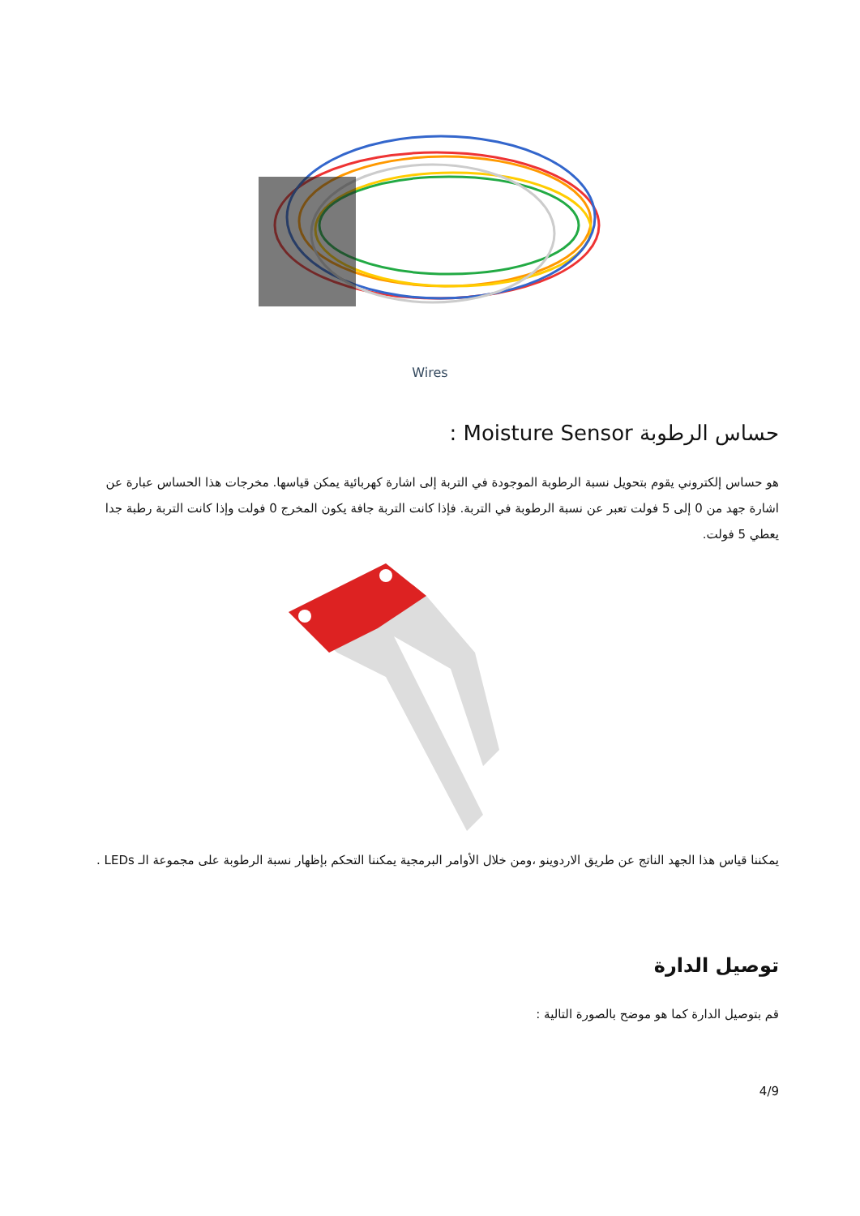Wires
حساس الرطوبة Moisture Sensor :
هو حساس إلكتروني يقوم بتحويل نسبة الرطوبة الموجودة في التربة إلى اشارة كهربائية يمكن قياسها. مخرجات هذا الحساس عبارة عن اشارة جهد من 0 إلى 5 فولت تعبر عن نسبة الرطوبة في التربة. فإذا كانت التربة جافة يكون المخرج 0 فولت وإذا كانت التربة رطبة جدا يعطي 5 فولت.
يمكننا قياس هذا الجهد الناتج عن طريق الاردوينو ،ومن خلال الأوامر البرمجية يمكننا التحكم بإظهار نسبة الرطوبة على مجموعة الـ LEDs .
توصيل الدارة
قم بتوصيل الدارة كما هو موضح بالصورة التالية :
4/9